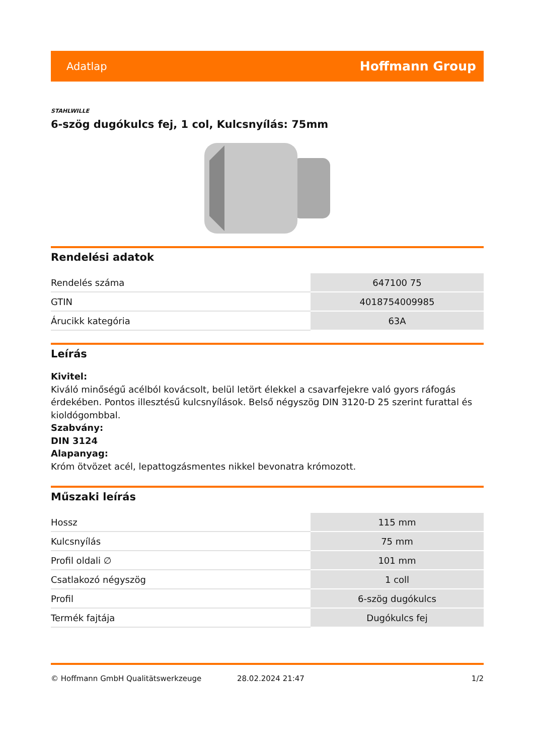Adatlap Hoffmann Group
STAHLWILLE
6-szög dugókulcs fej, 1 col, Kulcsnyílás: 75mm
Rendelési adatok
| Rendelés száma | 647100 75 |
| GTIN | 4018754009985 |
| Árucikk kategória | 63A |
Leírás
Kivitel:
Kiváló minőségű acélból kovácsolt, belül letört élekkel a csavarfejekre való gyors ráfogás érdekében. Pontos illesztésű kulcsnyílások. Belső négyszög DIN 3120-D 25 szerint furattal és kioldógombbal.
Szabvány:
DIN 3124
Alapanyag:
Króm ötvözet acél, lepattogzásmentes nikkel bevonatra krómozott.
Műszaki leírás
| Hossz | 115 mm |
| Kulcsnyílás | 75 mm |
| Profil oldali ∅ | 101 mm |
| Csatlakozó négyszög | 1 coll |
| Profil | 6-szög dugókulcs |
| Termék fajtája | Dugókulcs fej |
© Hoffmann GmbH Qualitätswerkzeuge 28.02.2024 21:47 1/2